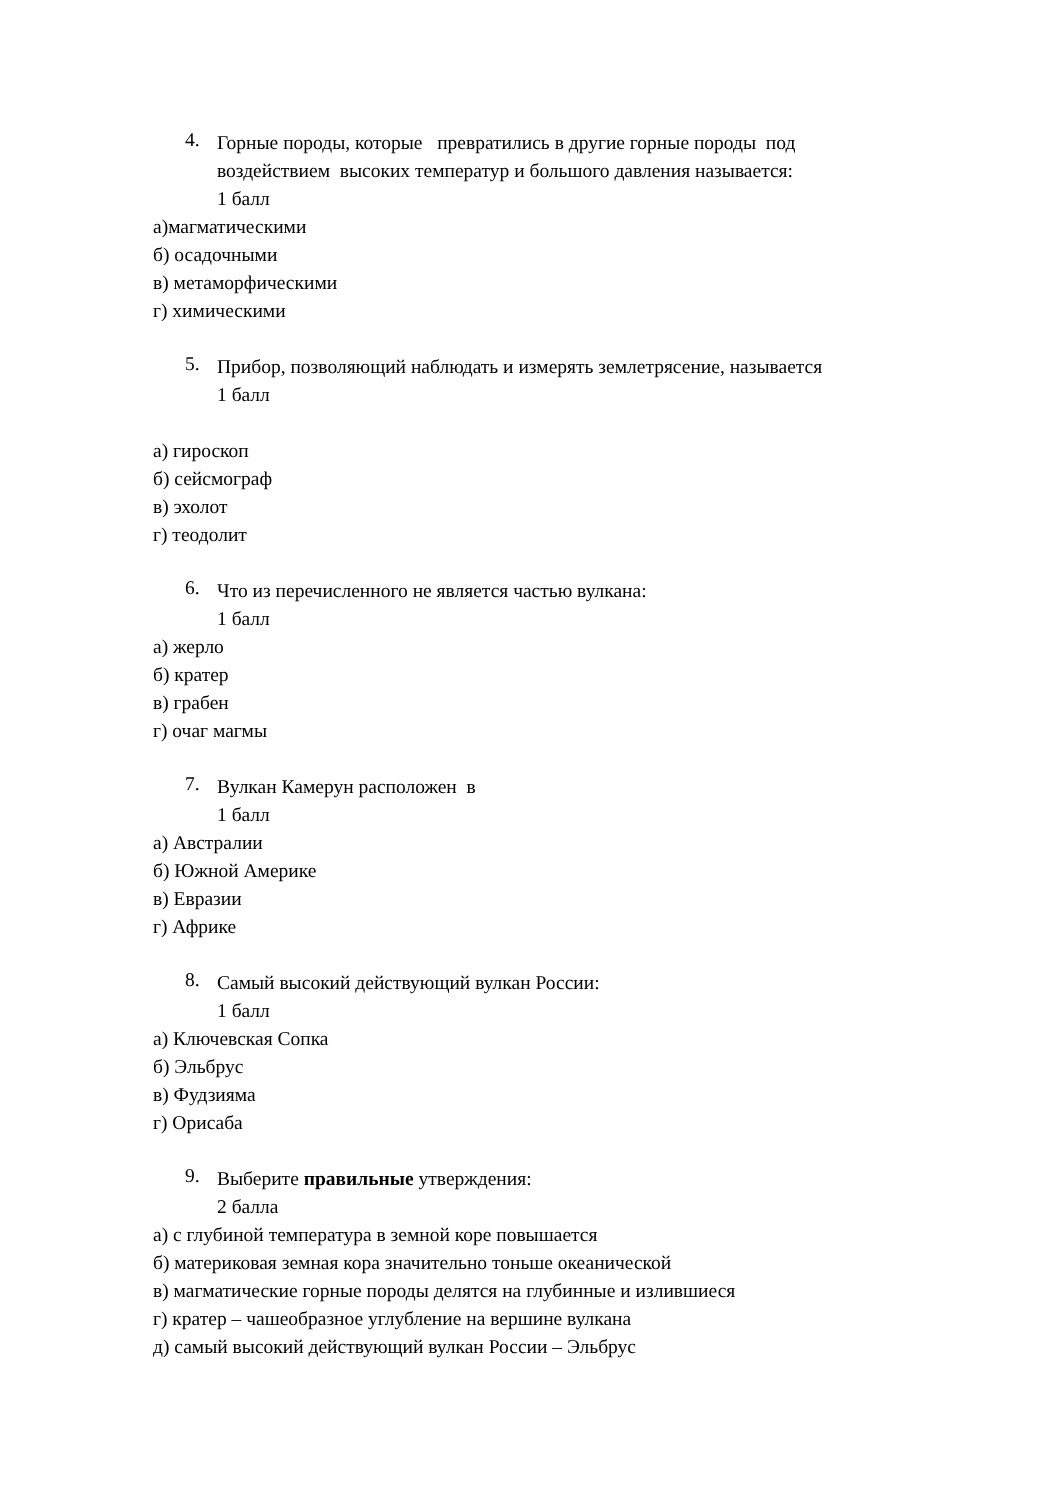4.
Горные породы, которые превратились в другие горные породы под воздействием высоких температур и большого давления называется:
1 балл
а)магматическими
б) осадочными
в) метаморфическими
г) химическими
5.
Прибор, позволяющий наблюдать и измерять землетрясение, называется
1 балл
а) гироскоп
б) сейсмограф
в) эхолот
г) теодолит
6.
Что из перечисленного не является частью вулкана:
1 балл
а) жерло
б) кратер
в) грабен
г) очаг магмы
7.
Вулкан Камерун расположен в
1 балл
а) Австралии
б) Южной Америке
в) Евразии
г) Африке
8.
Самый высокий действующий вулкан России:
1 балл
а) Ключевская Сопка
б) Эльбрус
в) Фудзияма
г) Орисаба
9.
Выберите правильные утверждения:
2 балла
а) с глубиной температура в земной коре повышается
б) материковая земная кора значительно тоньше океанической
в) магматические горные породы делятся на глубинные и излившиеся
г) кратер – чашеобразное углубление на вершине вулкана
д) самый высокий действующий вулкан России – Эльбрус